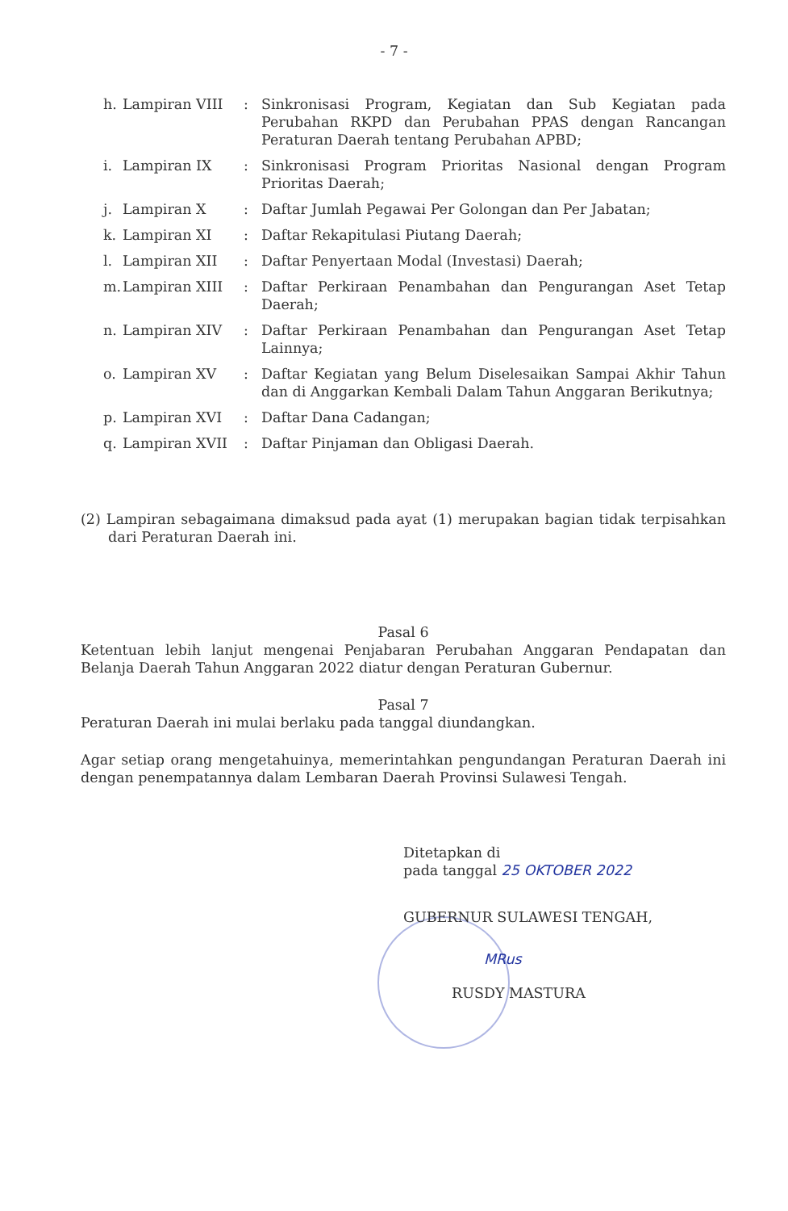- 7 -
| h. | Lampiran VIII | : | Sinkronisasi Program, Kegiatan dan Sub Kegiatan pada Perubahan RKPD dan Perubahan PPAS dengan Rancangan Peraturan Daerah tentang Perubahan APBD; |
| i. | Lampiran IX | : | Sinkronisasi Program Prioritas Nasional dengan Program Prioritas Daerah; |
| j. | Lampiran X | : | Daftar Jumlah Pegawai Per Golongan dan Per Jabatan; |
| k. | Lampiran XI | : | Daftar Rekapitulasi Piutang Daerah; |
| l. | Lampiran XII | : | Daftar Penyertaan Modal (Investasi) Daerah; |
| m. | Lampiran XIII | : | Daftar Perkiraan Penambahan dan Pengurangan Aset Tetap Daerah; |
| n. | Lampiran XIV | : | Daftar Perkiraan Penambahan dan Pengurangan Aset Tetap Lainnya; |
| o. | Lampiran XV | : | Daftar Kegiatan yang Belum Diselesaikan Sampai Akhir Tahun dan di Anggarkan Kembali Dalam Tahun Anggaran Berikutnya; |
| p. | Lampiran XVI | : | Daftar Dana Cadangan; |
| q. | Lampiran XVII | : | Daftar Pinjaman dan Obligasi Daerah. |
(2) Lampiran sebagaimana dimaksud pada ayat (1) merupakan bagian tidak terpisahkan dari Peraturan Daerah ini.
Pasal 6
Ketentuan lebih lanjut mengenai Penjabaran Perubahan Anggaran Pendapatan dan Belanja Daerah Tahun Anggaran 2022 diatur dengan Peraturan Gubernur.
Pasal 7
Peraturan Daerah ini mulai berlaku pada tanggal diundangkan.
Agar setiap orang mengetahuinya, memerintahkan pengundangan Peraturan Daerah ini dengan penempatannya dalam Lembaran Daerah Provinsi Sulawesi Tengah.
Ditetapkan di
pada tanggal 25 OKTOBER 2022
GUBERNUR SULAWESI TENGAH,
MRus
RUSDY MASTURA